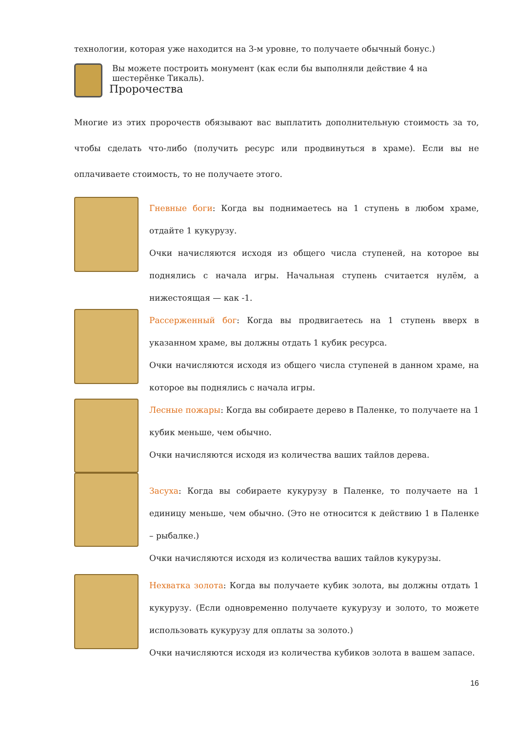технологии, которая уже находится на 3-м уровне, то получаете обычный бонус.)
Вы можете построить монумент (как если бы выполняли действие 4 на шестерёнке Тикаль).
Пророчества
Многие из этих пророчеств обязывают вас выплатить дополнительную стоимость за то, чтобы сделать что-либо (получить ресурс или продвинуться в храме). Если вы не оплачиваете стоимость, то не получаете этого.
Гневные боги: Когда вы поднимаетесь на 1 ступень в любом храме, отдайте 1 кукурузу.
Очки начисляются исходя из общего числа ступеней, на которое вы поднялись с начала игры. Начальная ступень считается нулём, а нижестоящая — как -1.
Рассерженный бог: Когда вы продвигаетесь на 1 ступень вверх в указанном храме, вы должны отдать 1 кубик ресурса.
Очки начисляются исходя из общего числа ступеней в данном храме, на которое вы поднялись с начала игры.
Лесные пожары: Когда вы собираете дерево в Паленке, то получаете на 1 кубик меньше, чем обычно.
Очки начисляются исходя из количества ваших тайлов дерева.
Засуха: Когда вы собираете кукурузу в Паленке, то получаете на 1 единицу меньше, чем обычно. (Это не относится к действию 1 в Паленке – рыбалке.)
Очки начисляются исходя из количества ваших тайлов кукурузы.
Нехватка золота: Когда вы получаете кубик золота, вы должны отдать 1 кукурузу. (Если одновременно получаете кукурузу и золото, то можете использовать кукурузу для оплаты за золото.)
Очки начисляются исходя из количества кубиков золота в вашем запасе.
16